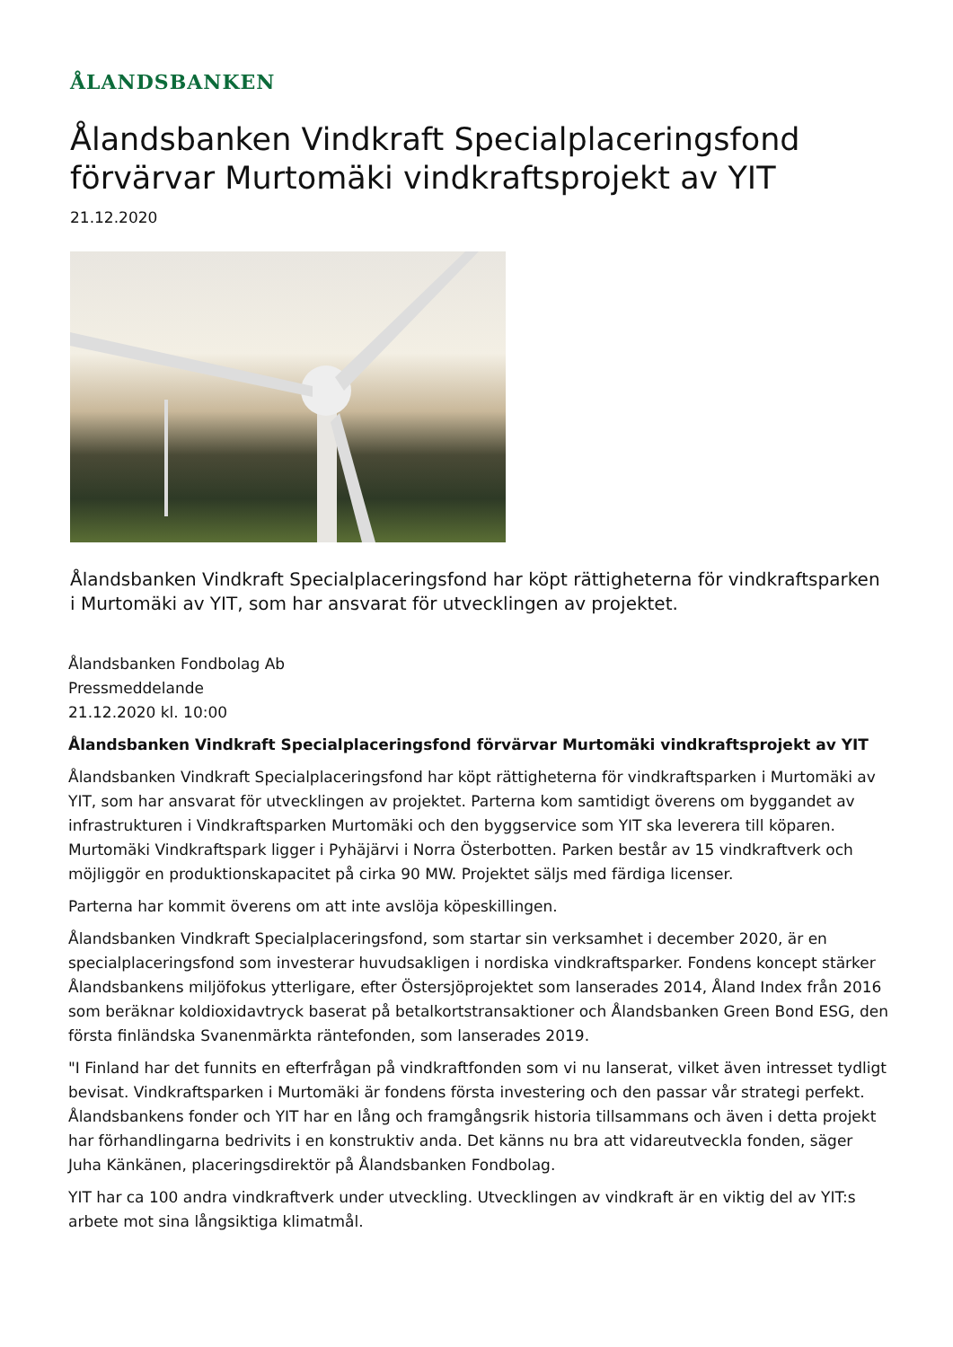ÅLANDSBANKEN
Ålandsbanken Vindkraft Specialplaceringsfond förvärvar Murtomäki vindkraftsprojekt av YIT
21.12.2020
Ålandsbanken Vindkraft Specialplaceringsfond har köpt rättigheterna för vindkraftsparken i Murtomäki av YIT, som har ansvarat för utvecklingen av projektet.
Ålandsbanken Fondbolag Ab
Pressmeddelande
21.12.2020 kl. 10:00
Ålandsbanken Vindkraft Specialplaceringsfond förvärvar Murtomäki vindkraftsprojekt av YIT
Ålandsbanken Vindkraft Specialplaceringsfond har köpt rättigheterna för vindkraftsparken i Murtomäki av YIT, som har ansvarat för utvecklingen av projektet. Parterna kom samtidigt överens om byggandet av infrastrukturen i Vindkraftsparken Murtomäki och den byggservice som YIT ska leverera till köparen. Murtomäki Vindkraftspark ligger i Pyhäjärvi i Norra Österbotten. Parken består av 15 vindkraftverk och möjliggör en produktionskapacitet på cirka 90 MW. Projektet säljs med färdiga licenser.
Parterna har kommit överens om att inte avslöja köpeskillingen.
Ålandsbanken Vindkraft Specialplaceringsfond, som startar sin verksamhet i december 2020, är en specialplaceringsfond som investerar huvudsakligen i nordiska vindkraftsparker. Fondens koncept stärker Ålandsbankens miljöfokus ytterligare, efter Östersjöprojektet som lanserades 2014, Åland Index från 2016 som beräknar koldioxidavtryck baserat på betalkortstransaktioner och Ålandsbanken Green Bond ESG, den första finländska Svanenmärkta räntefonden, som lanserades 2019.
"I Finland har det funnits en efterfrågan på vindkraftfonden som vi nu lanserat, vilket även intresset tydligt bevisat. Vindkraftsparken i Murtomäki är fondens första investering och den passar vår strategi perfekt. Ålandsbankens fonder och YIT har en lång och framgångsrik historia tillsammans och även i detta projekt har förhandlingarna bedrivits i en konstruktiv anda. Det känns nu bra att vidareutveckla fonden, säger Juha Känkänen, placeringsdirektör på Ålandsbanken Fondbolag.
YIT har ca 100 andra vindkraftverk under utveckling. Utvecklingen av vindkraft är en viktig del av YIT:s arbete mot sina långsiktiga klimatmål.